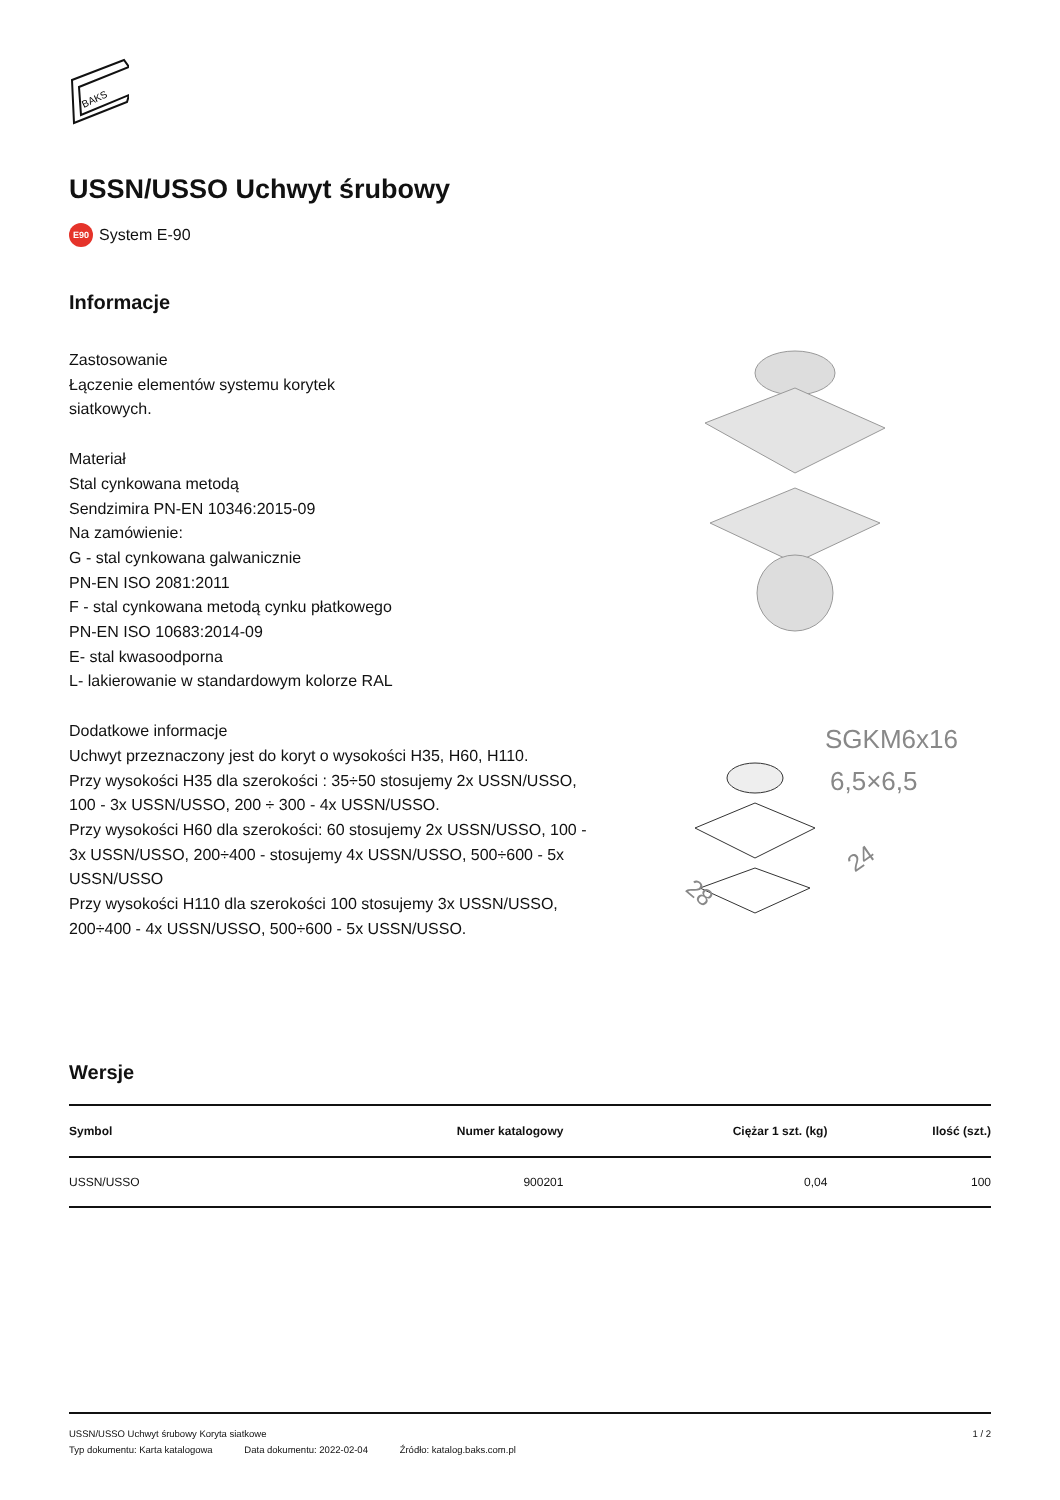BAKS
USSN/USSO Uchwyt śrubowy
E90 System E-90
Informacje
Zastosowanie
Łączenie elementów systemu korytek
siatkowych.
Materiał
Stal cynkowana metodą
Sendzimira PN-EN 10346:2015-09
Na zamówienie:
G - stal cynkowana galwanicznie
PN-EN ISO 2081:2011
F - stal cynkowana metodą cynku płatkowego
PN-EN ISO 10683:2014-09
E- stal kwasoodporna
L- lakierowanie w standardowym kolorze RAL
Dodatkowe informacje
Uchwyt przeznaczony jest do koryt o wysokości H35, H60, H110.
Przy wysokości H35 dla szerokości : 35÷50 stosujemy 2x USSN/USSO, 100 - 3x USSN/USSO, 200 ÷ 300 - 4x USSN/USSO.
Przy wysokości H60 dla szerokości: 60 stosujemy 2x USSN/USSO, 100 - 3x USSN/USSO, 200÷400 - stosujemy 4x USSN/USSO, 500÷600 - 5x USSN/USSO
Przy wysokości H110 dla szerokości 100 stosujemy 3x USSN/USSO, 200÷400 - 4x USSN/USSO, 500÷600 - 5x USSN/USSO.
SGKM6x16
6,5×6,5
28
24
Wersje
| Symbol | Numer katalogowy | Ciężar 1 szt. (kg) | Ilość (szt.) |
| --- | --- | --- | --- |
| USSN/USSO | 900201 | 0,04 | 100 |
USSN/USSO Uchwyt śrubowy Koryta siatkowe 1 / 2
Typ dokumentu: Karta katalogowa Data dokumentu: 2022-02-04 Źródło: katalog.baks.com.pl